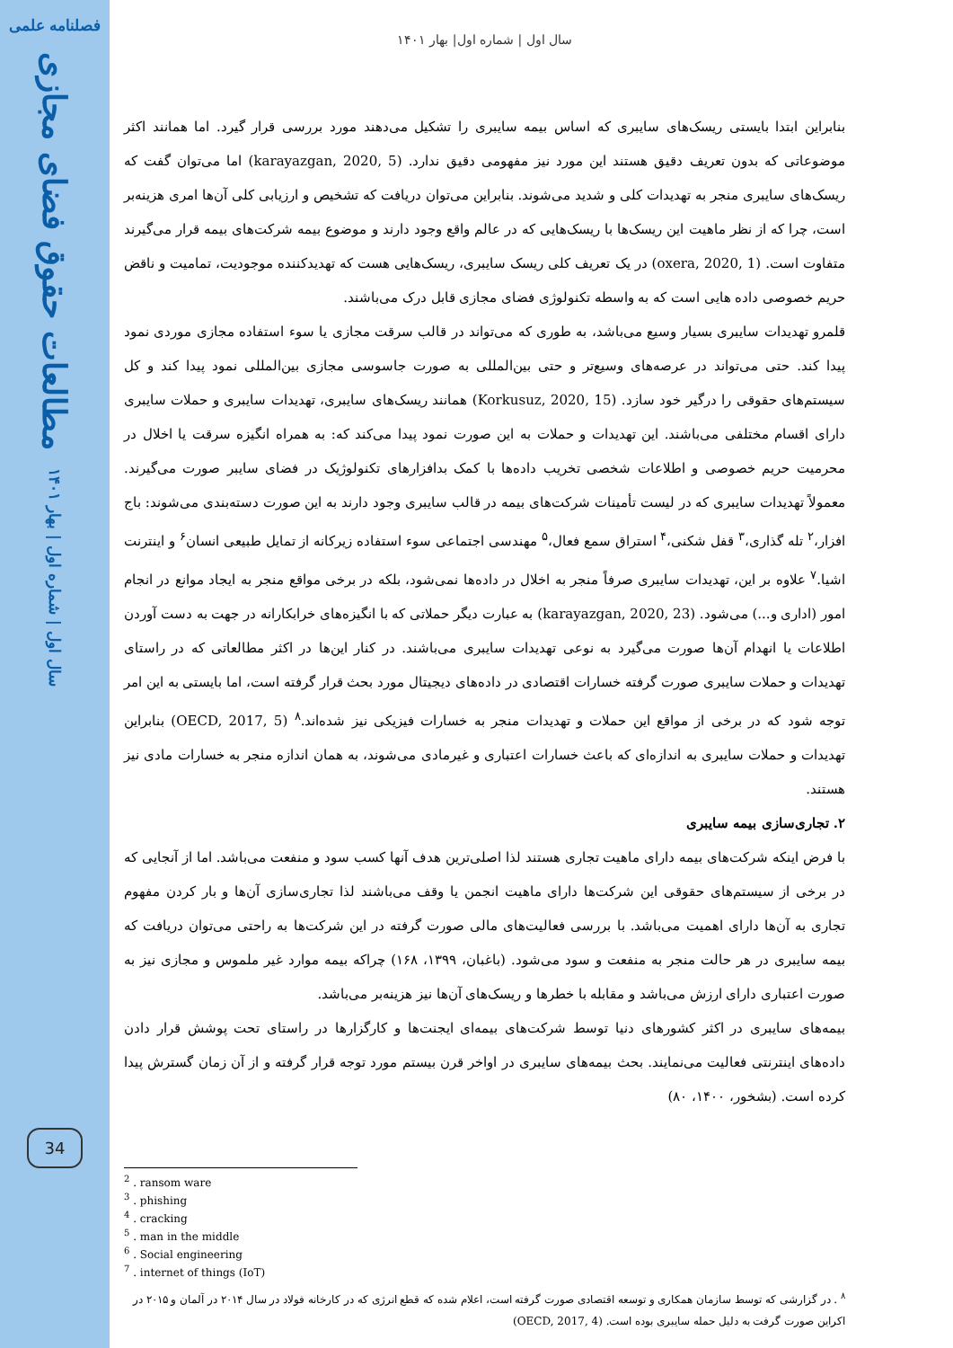فصلنامه علمی
مطالعات حقوق فضای مجازی
سال اول | شماره اول | بهار ۱۴۰۱
34
سال اول | شماره اول| بهار ۱۴۰۱
بنابراین ابتدا بایستی ریسک‌های سایبری که اساس بیمه سایبری را تشکیل می‌دهند مورد بررسی قرار گیرد. اما همانند اکثر موضوعاتی که بدون تعریف دقیق هستند این مورد نیز مفهومی دقیق ندارد. (karayazgan, 2020, 5) اما می‌توان گفت که ریسک‌های سایبری منجر به تهدیدات کلی و شدید می‌شوند. بنابراین می‌توان دریافت که تشخیص و ارزیابی کلی آن‌ها امری هزینه‌بر است، چرا که از نظر ماهیت این ریسک‌ها با ریسک‌هایی که در عالم واقع وجود دارند و موضوع بیمه شرکت‌های بیمه قرار می‌گیرند متفاوت است. (oxera, 2020, 1) در یک تعریف کلی ریسک سایبری، ریسک‌هایی هست که تهدیدکننده موجودیت، تمامیت و ناقض حریم خصوصی داده هایی است که به واسطه تکنولوژی فضای مجازی قابل درک می‌باشند.
قلمرو تهدیدات سایبری بسیار وسیع می‌باشد، به طوری که می‌تواند در قالب سرقت مجازی یا سوء استفاده مجازی موردی نمود پیدا کند. حتی می‌تواند در عرصه‌های وسیع‌تر و حتی بین‌المللی به صورت جاسوسی مجازی بین‌المللی نمود پیدا کند و کل سیستم‌های حقوقی را درگیر خود سازد. (Korkusuz, 2020, 15) همانند ریسک‌های سایبری، تهدیدات سایبری و حملات سایبری دارای اقسام مختلفی می‌باشند. این تهدیدات و حملات به این صورت نمود پیدا می‌کند که: به همراه انگیزه سرقت یا اخلال در محرمیت حریم خصوصی و اطلاعات شخصی تخریب داده‌ها با کمک بدافزارهای تکنولوژیک در فضای سایبر صورت می‌گیرند. معمولاً تهدیدات سایبری که در لیست تأمینات شرکت‌های بیمه در قالب سایبری وجود دارند به این صورت دسته‌بندی می‌شوند: باج افزار،<sup>۲</sup> تله گذاری،<sup>۳</sup> قفل شکنی،<sup>۴</sup> استراق سمع فعال،<sup>۵</sup> مهندسی اجتماعی سوء استفاده زیرکانه از تمایل طبیعی انسان<sup>۶</sup> و اینترنت اشیا.<sup>۷</sup> علاوه بر این، تهدیدات سایبری صرفاً منجر به اخلال در داده‌ها نمی‌شود، بلکه در برخی مواقع منجر به ایجاد موانع در انجام امور (اداری و...) می‌شود. (karayazgan, 2020, 23) به عبارت دیگر حملاتی که با انگیزه‌های خرابکارانه در جهت به دست آوردن اطلاعات یا انهدام آن‌ها صورت می‌گیرد به نوعی تهدیدات سایبری می‌باشند. در کنار این‌ها در اکثر مطالعاتی که در راستای تهدیدات و حملات سایبری صورت گرفته خسارات اقتصادی در داده‌های دیجیتال مورد بحث قرار گرفته است، اما بایستی به این امر توجه شود که در برخی از مواقع این حملات و تهدیدات منجر به خسارات فیزیکی نیز شده‌اند.<sup>۸</sup> (OECD, 2017, 5) بنابراین تهدیدات و حملات سایبری به اندازه‌ای که باعث خسارات اعتباری و غیرمادی می‌شوند، به همان اندازه منجر به خسارات مادی نیز هستند.
۲. تجاری‌سازی بیمه سایبری
با فرض اینکه شرکت‌های بیمه دارای ماهیت تجاری هستند لذا اصلی‌ترین هدف آنها کسب سود و منفعت می‌باشد. اما از آنجایی که در برخی از سیستم‌های حقوقی این شرکت‌ها دارای ماهیت انجمن یا وقف می‌باشند لذا تجاری‌سازی آن‌ها و بار کردن مفهوم تجاری به آن‌ها دارای اهمیت می‌باشد. با بررسی فعالیت‌های مالی صورت گرفته در این شرکت‌ها به راحتی می‌توان دریافت که بیمه سایبری در هر حالت منجر به منفعت و سود می‌شود. (باغبان، ۱۳۹۹، ۱۶۸) چراکه بیمه موارد غیر ملموس و مجازی نیز به صورت اعتباری دارای ارزش می‌باشد و مقابله با خطرها و ریسک‌های آن‌ها نیز هزینه‌بر می‌باشد.
بیمه‌های سایبری در اکثر کشورهای دنیا توسط شرکت‌های بیمه‌ای ایجنت‌ها و کارگزارها در راستای تحت پوشش قرار دادن داده‌های اینترنتی فعالیت می‌نمایند. بحث بیمه‌های سایبری در اواخر قرن بیستم مورد توجه قرار گرفته و از آن زمان گسترش پیدا کرده است. (بشخور، ۱۴۰۰، ۸۰)
<sup>2</sup> . ransom ware
<sup>3</sup> . phishing
<sup>4</sup> . cracking
<sup>5</sup> . man in the middle
<sup>6</sup> . Social engineering
<sup>7</sup> . internet of things (IoT)
<sup>۸</sup> . در گزارشی که توسط سازمان همکاری و توسعه اقتصادی صورت گرفته است، اعلام شده که قطع انرژی که در کارخانه فولاد در سال ۲۰۱۴ در آلمان و ۲۰۱۵ در اکراین صورت گرفت به دلیل حمله سایبری بوده است. (OECD, 2017, 4)